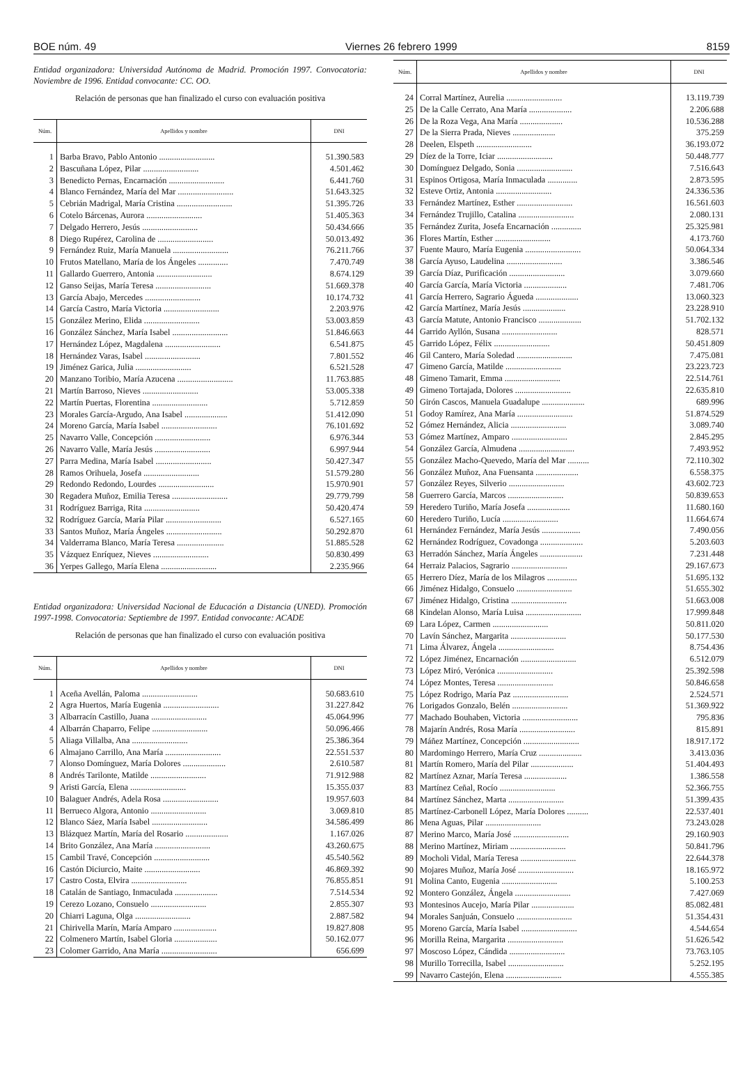BOE núm. 49 Viernes 26 febrero 1999 8159
Entidad organizadora: Universidad Autónoma de Madrid. Promoción 1997. Convocatoria: Noviembre de 1996. Entidad convocante: CC. OO.
Relación de personas que han finalizado el curso con evaluación positiva
| Núm. | Apellidos y nombre | DNI |
| --- | --- | --- |
| 1 | Barba Bravo, Pablo Antonio .......................... | 51.390.583 |
| 2 | Bascuñana López, Pilar .......................... | 4.501.462 |
| 3 | Benedicto Pernas, Encarnación .......................... | 6.441.760 |
| 4 | Blanco Fernández, María del Mar .......................... | 51.643.325 |
| 5 | Cebrián Madrigal, María Cristina .......................... | 51.395.726 |
| 6 | Cotelo Bárcenas, Aurora .......................... | 51.405.363 |
| 7 | Delgado Herrero, Jesús .......................... | 50.434.666 |
| 8 | Diego Rupérez, Carolina de .......................... | 50.013.492 |
| 9 | Fernández Ruiz, María Manuela .......................... | 76.211.766 |
| 10 | Frutos Matellano, María de los Ángeles .............. | 7.470.749 |
| 11 | Gallardo Guerrero, Antonia .......................... | 8.674.129 |
| 12 | Ganso Seijas, María Teresa .......................... | 51.669.378 |
| 13 | García Abajo, Mercedes .......................... | 10.174.732 |
| 14 | García Castro, María Victoria .......................... | 2.203.976 |
| 15 | González Merino, Elida .......................... | 53.003.859 |
| 16 | González Sánchez, María Isabel .......................... | 51.846.663 |
| 17 | Hernández López, Magdalena .......................... | 6.541.875 |
| 18 | Hernández Varas, Isabel .......................... | 7.801.552 |
| 19 | Jiménez Garica, Julia .......................... | 6.521.528 |
| 20 | Manzano Toribio, María Azucena .......................... | 11.763.885 |
| 21 | Martín Barroso, Nieves .......................... | 53.005.338 |
| 22 | Martín Puertas, Florentina .......................... | 5.712.859 |
| 23 | Morales García-Argudo, Ana Isabel .................... | 51.412.090 |
| 24 | Moreno García, María Isabel .......................... | 76.101.692 |
| 25 | Navarro Valle, Concepción .......................... | 6.976.344 |
| 26 | Navarro Valle, María Jesús .......................... | 6.997.944 |
| 27 | Parra Medina, María Isabel .......................... | 50.427.347 |
| 28 | Ramos Orihuela, Josefa .......................... | 51.579.280 |
| 29 | Redondo Redondo, Lourdes .......................... | 15.970.901 |
| 30 | Regadera Muñoz, Emilia Teresa .......................... | 29.779.799 |
| 31 | Rodríguez Barriga, Rita .......................... | 50.420.474 |
| 32 | Rodríguez García, María Pilar .......................... | 6.527.165 |
| 33 | Santos Muñoz, María Ángeles .......................... | 50.292.870 |
| 34 | Valderrama Blanco, María Teresa ...................... | 51.885.528 |
| 35 | Vázquez Enríquez, Nieves .......................... | 50.830.499 |
| 36 | Yerpes Gallego, María Elena .......................... | 2.235.966 |
Entidad organizadora: Universidad Nacional de Educación a Distancia (UNED). Promoción 1997-1998. Convocatoria: Septiembre de 1997. Entidad convocante: ACADE
Relación de personas que han finalizado el curso con evaluación positiva
| Núm. | Apellidos y nombre | DNI |
| --- | --- | --- |
| 1 | Aceña Avellán, Paloma .......................... | 50.683.610 |
| 2 | Agra Huertos, María Eugenia .......................... | 31.227.842 |
| 3 | Albarracín Castillo, Juana .......................... | 45.064.996 |
| 4 | Albarrán Chaparro, Felipe .......................... | 50.096.466 |
| 5 | Aliaga Villalba, Ana .......................... | 25.386.364 |
| 6 | Almajano Carrillo, Ana María .......................... | 22.551.537 |
| 7 | Alonso Domínguez, María Dolores .................... | 2.610.587 |
| 8 | Andrés Tarilonte, Matilde .......................... | 71.912.988 |
| 9 | Aristi García, Elena .......................... | 15.355.037 |
| 10 | Balaguer Andrés, Adela Rosa .......................... | 19.957.603 |
| 11 | Berrueco Algora, Antonio .......................... | 3.069.810 |
| 12 | Blanco Sáez, María Isabel .......................... | 34.586.499 |
| 13 | Blázquez Martín, María del Rosario .................... | 1.167.026 |
| 14 | Brito González, Ana María .......................... | 43.260.675 |
| 15 | Cambil Travé, Concepción .......................... | 45.540.562 |
| 16 | Castón Diciurcio, Maite .......................... | 46.869.392 |
| 17 | Castro Costa, Elvira .......................... | 76.855.851 |
| 18 | Catalán de Santiago, Inmaculada .................... | 7.514.534 |
| 19 | Cerezo Lozano, Consuelo .......................... | 2.855.307 |
| 20 | Chiarri Laguna, Olga .......................... | 2.887.582 |
| 21 | Chirivella Marín, María Amparo .................... | 19.827.808 |
| 22 | Colmenero Martín, Isabel Gloria .................... | 50.162.077 |
| 23 | Colomer Garrido, Ana María .......................... | 656.699 |
| Núm. | Apellidos y nombre | DNI |
| --- | --- | --- |
| 24 | Corral Martínez, Aurelia .......................... | 13.119.739 |
| 25 | De la Calle Cerrato, Ana María .................... | 2.206.688 |
| 26 | De la Roza Vega, Ana María .................... | 10.536.288 |
| 27 | De la Sierra Prada, Nieves .................... | 375.259 |
| 28 | Deelen, Elspeth .......................... | 36.193.072 |
| 29 | Díez de la Torre, Iciar .......................... | 50.448.777 |
| 30 | Domínguez Delgado, Sonia .......................... | 7.516.643 |
| 31 | Espinos Ortigosa, María Inmaculada .............. | 2.873.595 |
| 32 | Esteve Ortiz, Antonia .......................... | 24.336.536 |
| 33 | Fernández Martínez, Esther .......................... | 16.561.603 |
| 34 | Fernández Trujillo, Catalina .......................... | 2.080.131 |
| 35 | Fernández Zurita, Josefa Encarnación .............. | 25.325.981 |
| 36 | Flores Martín, Esther .......................... | 4.173.760 |
| 37 | Fuente Mauro, María Eugenia .......................... | 50.064.334 |
| 38 | García Ayuso, Laudelina .......................... | 3.386.546 |
| 39 | García Díaz, Purificación .......................... | 3.079.660 |
| 40 | García García, María Victoria .................... | 7.481.706 |
| 41 | García Herrero, Sagrario Águeda .................... | 13.060.323 |
| 42 | García Martínez, María Jesús .................... | 23.228.910 |
| 43 | García Matute, Antonio Francisco .................... | 51.702.132 |
| 44 | Garrido Ayllón, Susana .......................... | 828.571 |
| 45 | Garrido López, Félix .......................... | 50.451.809 |
| 46 | Gil Cantero, María Soledad .......................... | 7.475.081 |
| 47 | Gimeno García, Matilde .......................... | 23.223.723 |
| 48 | Gimeno Tamarit, Emma .......................... | 22.514.761 |
| 49 | Gimeno Tortajada, Dolores .......................... | 22.635.810 |
| 50 | Girón Cascos, Manuela Guadalupe .................... | 689.996 |
| 51 | Godoy Ramírez, Ana María .......................... | 51.874.529 |
| 52 | Gómez Hernández, Alicia .......................... | 3.089.740 |
| 53 | Gómez Martínez, Amparo .......................... | 2.845.295 |
| 54 | González García, Almudena .......................... | 7.493.952 |
| 55 | González Macho-Quevedo, María del Mar .......... | 72.110.302 |
| 56 | González Muñoz, Ana Fuensanta .................... | 6.558.375 |
| 57 | González Reyes, Silverio .......................... | 43.602.723 |
| 58 | Guerrero García, Marcos .......................... | 50.839.653 |
| 59 | Heredero Turiño, María Josefa .................... | 11.680.160 |
| 60 | Heredero Turiño, Lucía .......................... | 11.664.674 |
| 61 | Hernández Fernández, María Jesús .................. | 7.490.056 |
| 62 | Hernández Rodríguez, Covadonga .................... | 5.203.603 |
| 63 | Herradón Sánchez, María Ángeles .................... | 7.231.448 |
| 64 | Herraiz Palacios, Sagrario .......................... | 29.167.673 |
| 65 | Herrero Díez, María de los Milagros .............. | 51.695.132 |
| 66 | Jiménez Hidalgo, Consuelo .......................... | 51.655.302 |
| 67 | Jiménez Hidalgo, Cristina .......................... | 51.663.008 |
| 68 | Kindelan Alonso, María Luisa .......................... | 17.999.848 |
| 69 | Lara López, Carmen .......................... | 50.811.020 |
| 70 | Lavín Sánchez, Margarita .......................... | 50.177.530 |
| 71 | Lima Álvarez, Ángela .......................... | 8.754.436 |
| 72 | López Jiménez, Encarnación .......................... | 6.512.079 |
| 73 | López Miró, Verónica .......................... | 25.392.598 |
| 74 | López Montes, Teresa .......................... | 50.846.658 |
| 75 | López Rodrigo, María Paz .......................... | 2.524.571 |
| 76 | Lorigados Gonzalo, Belén .......................... | 51.369.922 |
| 77 | Machado Bouhaben, Victoria .......................... | 795.836 |
| 78 | Majarín Andrés, Rosa María .......................... | 815.891 |
| 79 | Máñez Martínez, Concepción .......................... | 18.917.172 |
| 80 | Mardomingo Herrero, María Cruz .................... | 3.413.036 |
| 81 | Martín Romero, María del Pilar .................... | 51.404.493 |
| 82 | Martínez Aznar, María Teresa .................... | 1.386.558 |
| 83 | Martínez Ceñal, Rocío .......................... | 52.366.755 |
| 84 | Martínez Sánchez, Marta .......................... | 51.399.435 |
| 85 | Martínez-Carbonell López, María Dolores .......... | 22.537.401 |
| 86 | Mena Aguas, Pilar .......................... | 73.243.028 |
| 87 | Merino Marco, María José .......................... | 29.160.903 |
| 88 | Merino Martínez, Miriam .......................... | 50.841.796 |
| 89 | Mocholi Vidal, María Teresa .......................... | 22.644.378 |
| 90 | Mojares Muñoz, María José .......................... | 18.165.972 |
| 91 | Molina Canto, Eugenia .......................... | 5.100.253 |
| 92 | Montero González, Ángela .......................... | 7.427.069 |
| 93 | Montesinos Aucejo, María Pilar .................... | 85.082.481 |
| 94 | Morales Sanjuán, Consuelo .......................... | 51.354.431 |
| 95 | Moreno García, María Isabel .......................... | 4.544.654 |
| 96 | Morilla Reina, Margarita .......................... | 51.626.542 |
| 97 | Moscoso López, Cándida .......................... | 73.763.105 |
| 98 | Murillo Torrecilla, Isabel .......................... | 5.252.195 |
| 99 | Navarro Castejón, Elena .......................... | 4.555.385 |